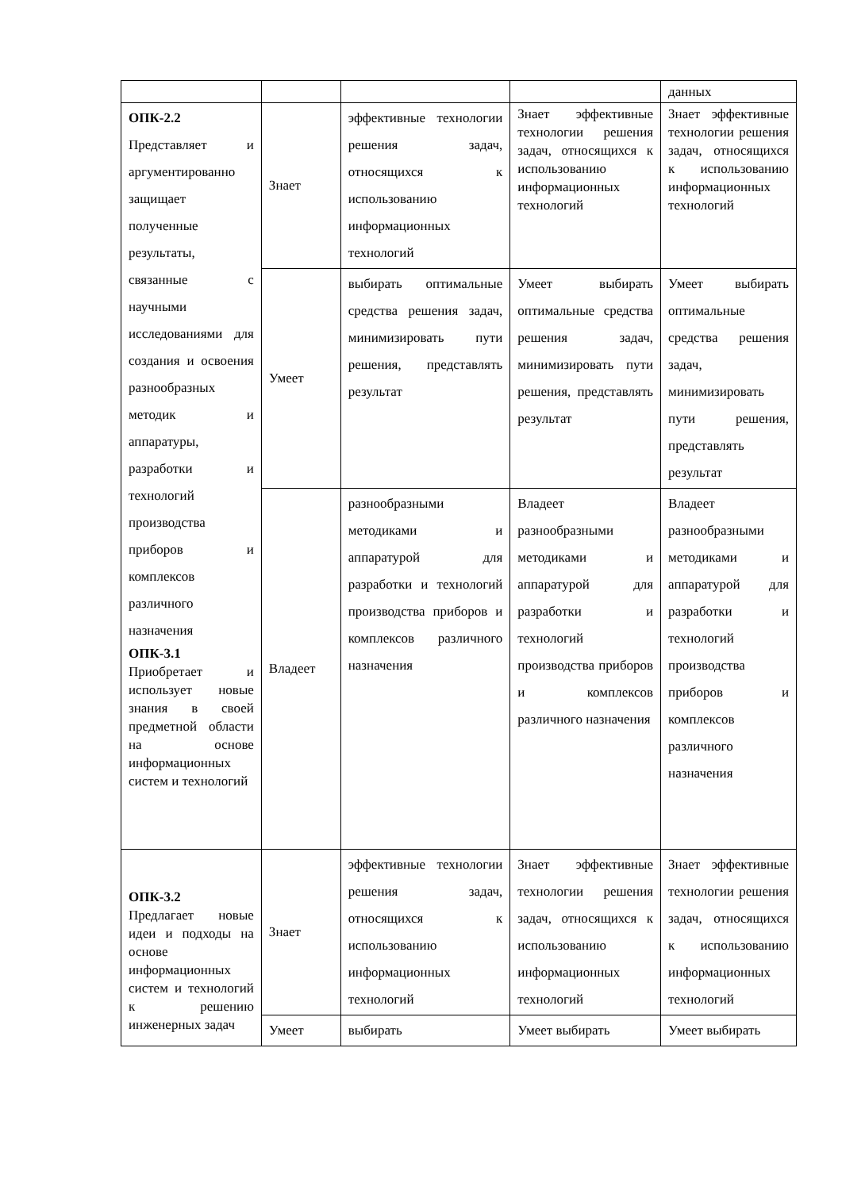| | | | | данных |
| ОПК-2.2 Представляет и аргументированно защищает полученные результаты, связанные с научными исследованиями для создания и освоения разнообразных методик и аппаратуры, разработки и технологий производства приборов и комплексов различного назначения ОПК-3.1 Приобретает и использует новые знания в своей предметной области на основе информационных систем и технологий | Знает | эффективные технологии решения задач, относящихся к использованию информационных технологий | Знает эффективные технологии решения задач, относящихся к использованию информационных технологий | Знает эффективные технологии решения задач, относящихся к использованию информационных технологий |
| | Умеет | выбирать оптимальные средства решения задач, минимизировать пути решения, представлять результат | Умеет выбирать оптимальные средства решения задач, минимизировать пути решения, представлять результат | Умеет выбирать оптимальные средства решения задач, минимизировать пути решения, представлять результат |
| | Владеет | разнообразными методиками и аппаратурой для разработки и технологий производства приборов и комплексов различного назначения | Владеет разнообразными методиками и аппаратурой для разработки и технологий производства приборов и комплексов различного назначения | Владеет разнообразными методиками и аппаратурой для разработки и технологий производства приборов и комплексов различного назначения |
| ОПК-3.2 Предлагает новые идеи и подходы на основе информационных систем и технологий к решению инженерных задач | Знает | эффективные технологии решения задач, относящихся к использованию информационных технологий | Знает эффективные технологии решения задач, относящихся к использованию информационных технологий | Знает эффективные технологии решения задач, относящихся к использованию информационных технологий |
| | Умеет | выбирать | Умеет выбирать | Умеет выбирать |